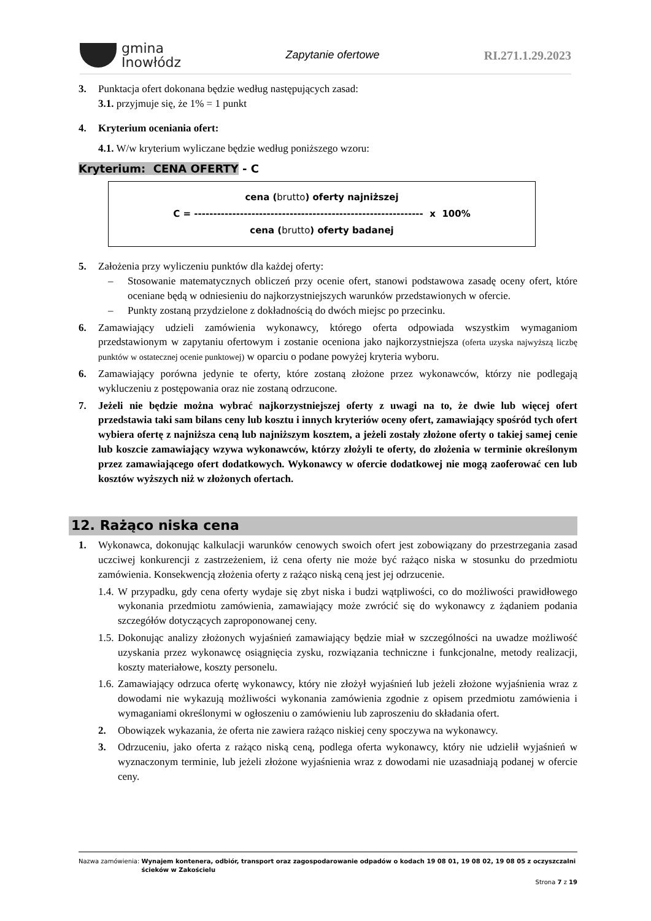gmina
Inowłódz
Zapytanie ofertowe RI.271.1.29.2023
3. Punktacja ofert dokonana będzie według następujących zasad:
3.1. przyjmuje się, że 1% = 1 punkt
4. Kryterium oceniania ofert:
4.1. W/w kryterium wyliczane będzie według poniższego wzoru:
Kryterium: CENA OFERTY - C
cena (brutto) oferty najniższej
C = ------------------------------------------------------------ x 100%
cena (brutto) oferty badanej
5. Założenia przy wyliczeniu punktów dla każdej oferty:
– Stosowanie matematycznych obliczeń przy ocenie ofert, stanowi podstawowa zasadę oceny ofert, które oceniane będą w odniesieniu do najkorzystniejszych warunków przedstawionych w ofercie.
– Punkty zostaną przydzielone z dokładnością do dwóch miejsc po przecinku.
6. Zamawiający udzieli zamówienia wykonawcy, którego oferta odpowiada wszystkim wymaganiom przedstawionym w zapytaniu ofertowym i zostanie oceniona jako najkorzystniejsza (oferta uzyska najwyższą liczbę punktów w ostatecznej ocenie punktowej) w oparciu o podane powyżej kryteria wyboru.
6. Zamawiający porówna jedynie te oferty, które zostaną złożone przez wykonawców, którzy nie podlegają wykluczeniu z postępowania oraz nie zostaną odrzucone.
7. Jeżeli nie będzie można wybrać najkorzystniejszej oferty z uwagi na to, że dwie lub więcej ofert przedstawia taki sam bilans ceny lub kosztu i innych kryteriów oceny ofert, zamawiający spośród tych ofert wybiera ofertę z najniższa ceną lub najniższym kosztem, a jeżeli zostały złożone oferty o takiej samej cenie lub koszcie zamawiający wzywa wykonawców, którzy złożyli te oferty, do złożenia w terminie określonym przez zamawiającego ofert dodatkowych. Wykonawcy w ofercie dodatkowej nie mogą zaoferować cen lub kosztów wyższych niż w złożonych ofertach.
12. Rażąco niska cena
1. Wykonawca, dokonując kalkulacji warunków cenowych swoich ofert jest zobowiązany do przestrzegania zasad uczciwej konkurencji z zastrzeżeniem, iż cena oferty nie może być rażąco niska w stosunku do przedmiotu zamówienia. Konsekwencją złożenia oferty z rażąco niską ceną jest jej odrzucenie.
1.4.
W przypadku, gdy cena oferty wydaje się zbyt niska i budzi wątpliwości, co do możliwości prawidłowego wykonania przedmiotu zamówienia, zamawiający może zwrócić się do wykonawcy z żądaniem podania szczegółów dotyczących zaproponowanej ceny.
1.5.
Dokonując analizy złożonych wyjaśnień zamawiający będzie miał w szczególności na uwadze możliwość uzyskania przez wykonawcę osiągnięcia zysku, rozwiązania techniczne i funkcjonalne, metody realizacji, koszty materiałowe, koszty personelu.
1.6.
Zamawiający odrzuca ofertę wykonawcy, który nie złożył wyjaśnień lub jeżeli złożone wyjaśnienia wraz z dowodami nie wykazują możliwości wykonania zamówienia zgodnie z opisem przedmiotu zamówienia i wymaganiami określonymi w ogłoszeniu o zamówieniu lub zaproszeniu do składania ofert.
2. Obowiązek wykazania, że oferta nie zawiera rażąco niskiej ceny spoczywa na wykonawcy.
3. Odrzuceniu, jako oferta z rażąco niską ceną, podlega oferta wykonawcy, który nie udzielił wyjaśnień w wyznaczonym terminie, lub jeżeli złożone wyjaśnienia wraz z dowodami nie uzasadniają podanej w ofercie ceny.
Nazwa zamówienia: Wynajem kontenera, odbiór, transport oraz zagospodarowanie odpadów o kodach 19 08 01, 19 08 02, 19 08 05 z oczyszczalni ścieków w Zakościelu
Strona 7 z 19